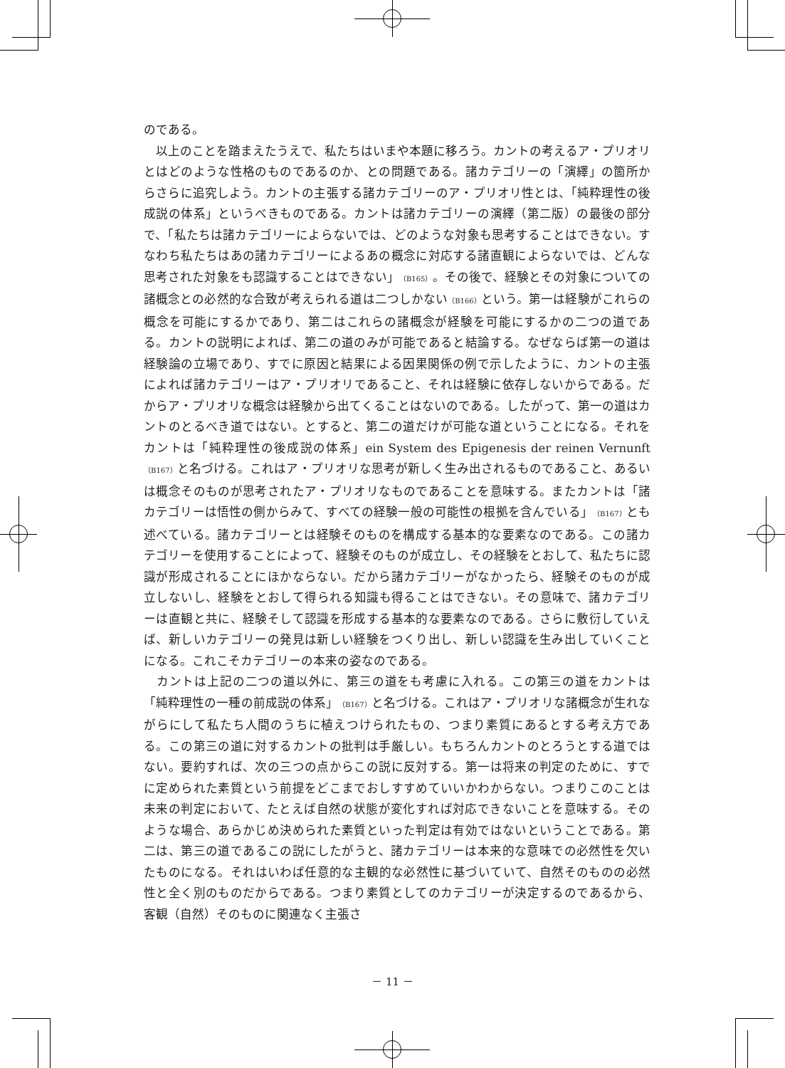のである。
　以上のことを踏まえたうえで、私たちはいまや本題に移ろう。カントの考えるア・プリオリとはどのような性格のものであるのか、との問題である。諸カテゴリーの「演繹」の箇所からさらに追究しよう。カントの主張する諸カテゴリーのア・プリオリ性とは、「純粋理性の後成説の体系」というべきものである。カントは諸カテゴリーの演繹（第二版）の最後の部分で、「私たちは諸カテゴリーによらないでは、どのような対象も思考することはできない。すなわち私たちはあの諸カテゴリーによるあの概念に対応する諸直観によらないでは、どんな思考された対象をも認識することはできない」（B165）。その後で、経験とその対象についての諸概念との必然的な合致が考えられる道は二つしかない（B166）という。第一は経験がこれらの概念を可能にするかであり、第二はこれらの諸概念が経験を可能にするかの二つの道である。カントの説明によれば、第二の道のみが可能であると結論する。なぜならば第一の道は経験論の立場であり、すでに原因と結果による因果関係の例で示したように、カントの主張によれば諸カテゴリーはア・プリオリであること、それは経験に依存しないからである。だからア・プリオリな概念は経験から出てくることはないのである。したがって、第一の道はカントのとるべき道ではない。とすると、第二の道だけが可能な道ということになる。それをカントは「純粋理性の後成説の体系」ein System des Epigenesis der reinen Vernunft （B167）と名づける。これはア・プリオリな思考が新しく生み出されるものであること、あるいは概念そのものが思考されたア・プリオリなものであることを意味する。またカントは「諸カテゴリーは悟性の側からみて、すべての経験一般の可能性の根拠を含んでいる」（B167）とも述べている。諸カテゴリーとは経験そのものを構成する基本的な要素なのである。この諸カテゴリーを使用することによって、経験そのものが成立し、その経験をとおして、私たちに認識が形成されることにほかならない。だから諸カテゴリーがなかったら、経験そのものが成立しないし、経験をとおして得られる知識も得ることはできない。その意味で、諸カテゴリーは直観と共に、経験そして認識を形成する基本的な要素なのである。さらに敷衍していえば、新しいカテゴリーの発見は新しい経験をつくり出し、新しい認識を生み出していくことになる。これこそカテゴリーの本来の姿なのである。
　カントは上記の二つの道以外に、第三の道をも考慮に入れる。この第三の道をカントは「純粋理性の一種の前成説の体系」（B167）と名づける。これはア・プリオリな諸概念が生れながらにして私たち人間のうちに植えつけられたもの、つまり素質にあるとする考え方である。この第三の道に対するカントの批判は手厳しい。もちろんカントのとろうとする道ではない。要約すれば、次の三つの点からこの説に反対する。第一は将来の判定のために、すでに定められた素質という前提をどこまでおしすすめていいかわからない。つまりこのことは未来の判定において、たとえば自然の状態が変化すれば対応できないことを意味する。そのような場合、あらかじめ決められた素質といった判定は有効ではないということである。第二は、第三の道であるこの説にしたがうと、諸カテゴリーは本来的な意味での必然性を欠いたものになる。それはいわば任意的な主観的な必然性に基づいていて、自然そのものの必然性と全く別のものだからである。つまり素質としてのカテゴリーが決定するのであるから、客観（自然）そのものに関連なく主張さ
－ 11 －